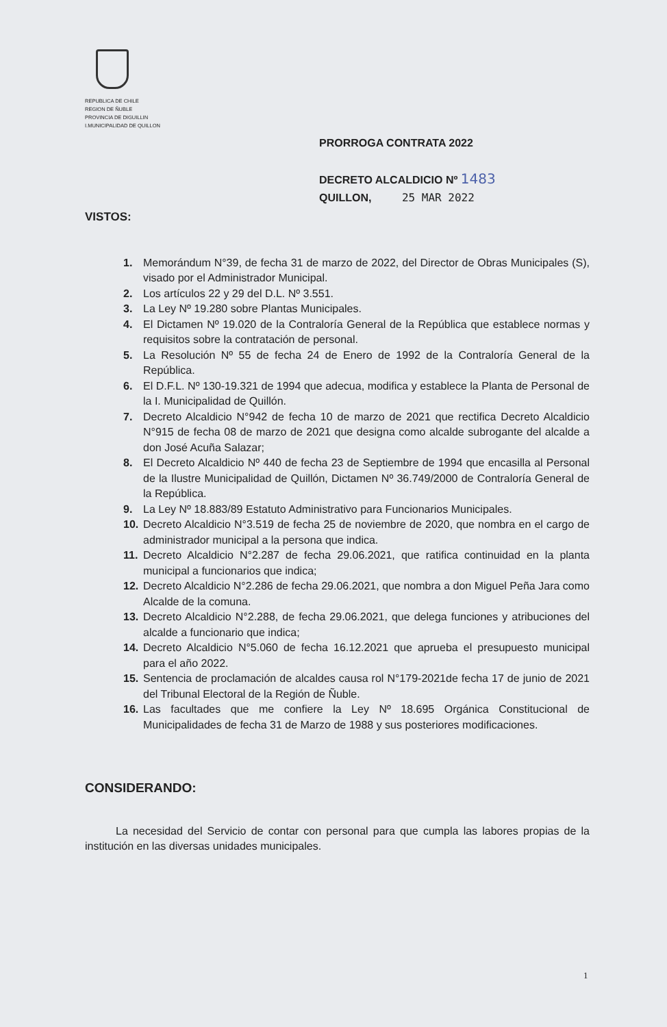REPUBLICA DE CHILE
REGION DE ÑUBLE
PROVINCIA DE DIGUILLIN
I.MUNICIPALIDAD DE QUILLON
PRORROGA CONTRATA 2022
DECRETO ALCALDICIO Nº 1483
QUILLON, 25 MAR 2022
VISTOS:
1. Memorándum N°39, de fecha 31 de marzo de 2022, del Director de Obras Municipales (S), visado por el Administrador Municipal.
2. Los artículos 22 y 29 del D.L. Nº 3.551.
3. La Ley Nº 19.280 sobre Plantas Municipales.
4. El Dictamen Nº 19.020 de la Contraloría General de la República que establece normas y requisitos sobre la contratación de personal.
5. La Resolución Nº 55 de fecha 24 de Enero de 1992 de la Contraloría General de la República.
6. El D.F.L. Nº 130-19.321 de 1994 que adecua, modifica y establece la Planta de Personal de la I. Municipalidad de Quillón.
7. Decreto Alcaldicio N°942 de fecha 10 de marzo de 2021 que rectifica Decreto Alcaldicio N°915 de fecha 08 de marzo de 2021 que designa como alcalde subrogante del alcalde a don José Acuña Salazar;
8. El Decreto Alcaldicio Nº 440 de fecha 23 de Septiembre de 1994 que encasilla al Personal de la Ilustre Municipalidad de Quillón, Dictamen Nº 36.749/2000 de Contraloría General de la República.
9. La Ley Nº 18.883/89 Estatuto Administrativo para Funcionarios Municipales.
10. Decreto Alcaldicio N°3.519 de fecha 25 de noviembre de 2020, que nombra en el cargo de administrador municipal a la persona que indica.
11. Decreto Alcaldicio N°2.287 de fecha 29.06.2021, que ratifica continuidad en la planta municipal a funcionarios que indica;
12. Decreto Alcaldicio N°2.286 de fecha 29.06.2021, que nombra a don Miguel Peña Jara como Alcalde de la comuna.
13. Decreto Alcaldicio N°2.288, de fecha 29.06.2021, que delega funciones y atribuciones del alcalde a funcionario que indica;
14. Decreto Alcaldicio N°5.060 de fecha 16.12.2021 que aprueba el presupuesto municipal para el año 2022.
15. Sentencia de proclamación de alcaldes causa rol N°179-2021de fecha 17 de junio de 2021 del Tribunal Electoral de la Región de Ñuble.
16. Las facultades que me confiere la Ley Nº 18.695 Orgánica Constitucional de Municipalidades de fecha 31 de Marzo de 1988 y sus posteriores modificaciones.
CONSIDERANDO:
La necesidad del Servicio de contar con personal para que cumpla las labores propias de la institución en las diversas unidades municipales.
1